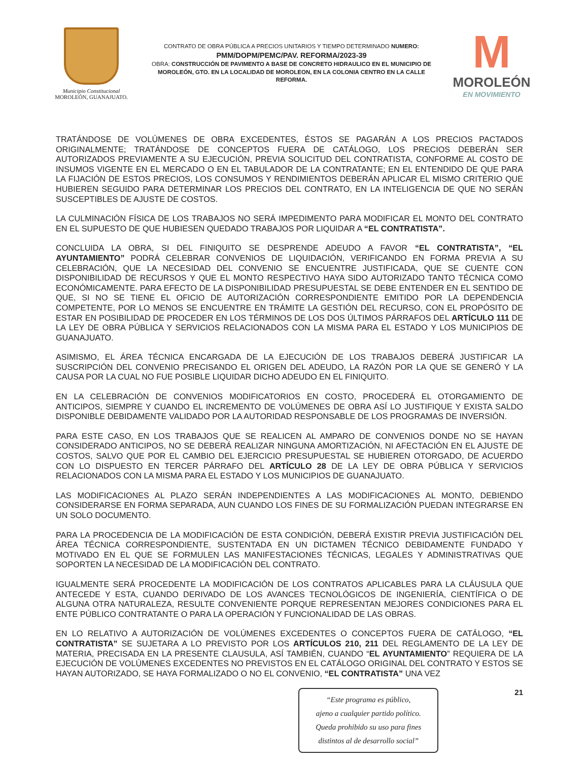Municipio Constitucional
MOROLEÓN, GUANAJUATO.
CONTRATO DE OBRA PÚBLICA A PRECIOS UNITARIOS Y TIEMPO DETERMINADO NUMERO:
PMM/DOPM/PEMC/PAV. REFORMA/2023-39
OBRA: CONSTRUCCIÓN DE PAVIMENTO A BASE DE CONCRETO HIDRAULICO EN EL MUNICIPIO DE MOROLEÓN, GTO. EN LA LOCALIDAD DE MOROLEON, EN LA COLONIA CENTRO EN LA CALLE REFORMA.
M
MOROLEÓN
EN MOVIMIENTO
TRATÁNDOSE DE VOLÚMENES DE OBRA EXCEDENTES, ÉSTOS SE PAGARÁN A LOS PRECIOS PACTADOS ORIGINALMENTE; TRATÁNDOSE DE CONCEPTOS FUERA DE CATÁLOGO, LOS PRECIOS DEBERÁN SER AUTORIZADOS PREVIAMENTE A SU EJECUCIÓN, PREVIA SOLICITUD DEL CONTRATISTA, CONFORME AL COSTO DE INSUMOS VIGENTE EN EL MERCADO O EN EL TABULADOR DE LA CONTRATANTE; EN EL ENTENDIDO DE QUE PARA LA FIJACIÓN DE ESTOS PRECIOS, LOS CONSUMOS Y RENDIMIENTOS DEBERÁN APLICAR EL MISMO CRITERIO QUE HUBIEREN SEGUIDO PARA DETERMINAR LOS PRECIOS DEL CONTRATO, EN LA INTELIGENCIA DE QUE NO SERÁN SUSCEPTIBLES DE AJUSTE DE COSTOS.
LA CULMINACIÓN FÍSICA DE LOS TRABAJOS NO SERÁ IMPEDIMENTO PARA MODIFICAR EL MONTO DEL CONTRATO EN EL SUPUESTO DE QUE HUBIESEN QUEDADO TRABAJOS POR LIQUIDAR A “EL CONTRATISTA”.
CONCLUIDA LA OBRA, SI DEL FINIQUITO SE DESPRENDE ADEUDO A FAVOR “EL CONTRATISTA”, “EL AYUNTAMIENTO” PODRÁ CELEBRAR CONVENIOS DE LIQUIDACIÓN, VERIFICANDO EN FORMA PREVIA A SU CELEBRACIÓN, QUE LA NECESIDAD DEL CONVENIO SE ENCUENTRE JUSTIFICADA, QUE SE CUENTE CON DISPONIBILIDAD DE RECURSOS Y QUE EL MONTO RESPECTIVO HAYA SIDO AUTORIZADO TANTO TÉCNICA COMO ECONÓMICAMENTE. PARA EFECTO DE LA DISPONIBILIDAD PRESUPUESTAL SE DEBE ENTENDER EN EL SENTIDO DE QUE, SI NO SE TIENE EL OFICIO DE AUTORIZACIÓN CORRESPONDIENTE EMITIDO POR LA DEPENDENCIA COMPETENTE, POR LO MENOS SE ENCUENTRE EN TRÁMITE LA GESTIÓN DEL RECURSO, CON EL PROPÓSITO DE ESTAR EN POSIBILIDAD DE PROCEDER EN LOS TÉRMINOS DE LOS DOS ÚLTIMOS PÁRRAFOS DEL ARTÍCULO 111 DE LA LEY DE OBRA PÚBLICA Y SERVICIOS RELACIONADOS CON LA MISMA PARA EL ESTADO Y LOS MUNICIPIOS DE GUANAJUATO.
ASIMISMO, EL ÁREA TÉCNICA ENCARGADA DE LA EJECUCIÓN DE LOS TRABAJOS DEBERÁ JUSTIFICAR LA SUSCRIPCIÓN DEL CONVENIO PRECISANDO EL ORIGEN DEL ADEUDO, LA RAZÓN POR LA QUE SE GENERÓ Y LA CAUSA POR LA CUAL NO FUE POSIBLE LIQUIDAR DICHO ADEUDO EN EL FINIQUITO.
EN LA CELEBRACIÓN DE CONVENIOS MODIFICATORIOS EN COSTO, PROCEDERÁ EL OTORGAMIENTO DE ANTICIPOS, SIEMPRE Y CUANDO EL INCREMENTO DE VOLÚMENES DE OBRA ASÍ LO JUSTIFIQUE Y EXISTA SALDO DISPONIBLE DEBIDAMENTE VALIDADO POR LA AUTORIDAD RESPONSABLE DE LOS PROGRAMAS DE INVERSIÓN.
PARA ESTE CASO, EN LOS TRABAJOS QUE SE REALICEN AL AMPARO DE CONVENIOS DONDE NO SE HAYAN CONSIDERADO ANTICIPOS, NO SE DEBERÁ REALIZAR NINGUNA AMORTIZACIÓN, NI AFECTACIÓN EN EL AJUSTE DE COSTOS, SALVO QUE POR EL CAMBIO DEL EJERCICIO PRESUPUESTAL SE HUBIEREN OTORGADO, DE ACUERDO CON LO DISPUESTO EN TERCER PÁRRAFO DEL ARTÍCULO 28 DE LA LEY DE OBRA PÚBLICA Y SERVICIOS RELACIONADOS CON LA MISMA PARA EL ESTADO Y LOS MUNICIPIOS DE GUANAJUATO.
LAS MODIFICACIONES AL PLAZO SERÁN INDEPENDIENTES A LAS MODIFICACIONES AL MONTO, DEBIENDO CONSIDERARSE EN FORMA SEPARADA, AUN CUANDO LOS FINES DE SU FORMALIZACIÓN PUEDAN INTEGRARSE EN UN SOLO DOCUMENTO.
PARA LA PROCEDENCIA DE LA MODIFICACIÓN DE ESTA CONDICIÓN, DEBERÁ EXISTIR PREVIA JUSTIFICACIÓN DEL ÁREA TÉCNICA CORRESPONDIENTE, SUSTENTADA EN UN DICTAMEN TÉCNICO DEBIDAMENTE FUNDADO Y MOTIVADO EN EL QUE SE FORMULEN LAS MANIFESTACIONES TÉCNICAS, LEGALES Y ADMINISTRATIVAS QUE SOPORTEN LA NECESIDAD DE LA MODIFICACIÓN DEL CONTRATO.
IGUALMENTE SERÁ PROCEDENTE LA MODIFICACIÓN DE LOS CONTRATOS APLICABLES PARA LA CLÁUSULA QUE ANTECEDE Y ESTA, CUANDO DERIVADO DE LOS AVANCES TECNOLÓGICOS DE INGENIERÍA, CIENTÍFICA O DE ALGUNA OTRA NATURALEZA, RESULTE CONVENIENTE PORQUE REPRESENTAN MEJORES CONDICIONES PARA EL ENTE PÚBLICO CONTRATANTE O PARA LA OPERACIÓN Y FUNCIONALIDAD DE LAS OBRAS.
EN LO RELATIVO A AUTORIZACIÓN DE VOLÚMENES EXCEDENTES O CONCEPTOS FUERA DE CATÁLOGO, “EL CONTRATISTA” SE SUJETARA A LO PREVISTO POR LOS ARTÍCULOS 210, 211 DEL REGLAMENTO DE LA LEY DE MATERIA, PRECISADA EN LA PRESENTE CLAUSULA, ASÍ TAMBIÉN, CUANDO “EL AYUNTAMIENTO” REQUIERA DE LA EJECUCIÓN DE VOLÚMENES EXCEDENTES NO PREVISTOS EN EL CATÁLOGO ORIGINAL DEL CONTRATO Y ESTOS SE HAYAN AUTORIZADO, SE HAYA FORMALIZADO O NO EL CONVENIO, “EL CONTRATISTA” UNA VEZ
“Este programa es público,
ajeno a cualquier partido político.
Queda prohibido su uso para fines
distintos al de desarrollo social”
21